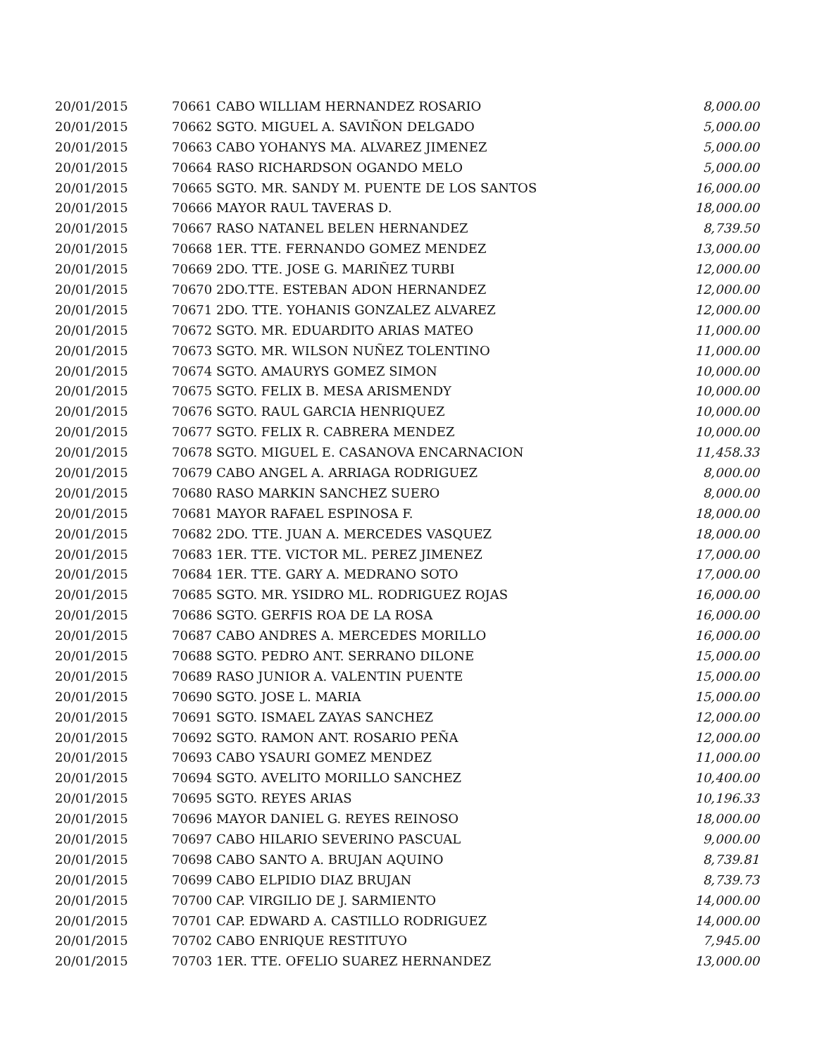| 20/01/2015 | 70661 CABO WILLIAM HERNANDEZ ROSARIO | 8,000.00 |
| 20/01/2015 | 70662 SGTO. MIGUEL A. SAVIÑON DELGADO | 5,000.00 |
| 20/01/2015 | 70663 CABO YOHANYS MA. ALVAREZ JIMENEZ | 5,000.00 |
| 20/01/2015 | 70664 RASO RICHARDSON OGANDO MELO | 5,000.00 |
| 20/01/2015 | 70665 SGTO. MR. SANDY M. PUENTE DE LOS SANTOS | 16,000.00 |
| 20/01/2015 | 70666 MAYOR RAUL TAVERAS D. | 18,000.00 |
| 20/01/2015 | 70667 RASO NATANEL BELEN HERNANDEZ | 8,739.50 |
| 20/01/2015 | 70668 1ER. TTE. FERNANDO GOMEZ MENDEZ | 13,000.00 |
| 20/01/2015 | 70669 2DO. TTE. JOSE G. MARIÑEZ TURBI | 12,000.00 |
| 20/01/2015 | 70670 2DO.TTE. ESTEBAN ADON HERNANDEZ | 12,000.00 |
| 20/01/2015 | 70671 2DO. TTE. YOHANIS GONZALEZ ALVAREZ | 12,000.00 |
| 20/01/2015 | 70672 SGTO. MR. EDUARDITO ARIAS MATEO | 11,000.00 |
| 20/01/2015 | 70673 SGTO. MR. WILSON NUÑEZ TOLENTINO | 11,000.00 |
| 20/01/2015 | 70674 SGTO. AMAURYS GOMEZ SIMON | 10,000.00 |
| 20/01/2015 | 70675 SGTO. FELIX B. MESA ARISMENDY | 10,000.00 |
| 20/01/2015 | 70676 SGTO. RAUL GARCIA HENRIQUEZ | 10,000.00 |
| 20/01/2015 | 70677 SGTO. FELIX R. CABRERA MENDEZ | 10,000.00 |
| 20/01/2015 | 70678 SGTO. MIGUEL E. CASANOVA ENCARNACION | 11,458.33 |
| 20/01/2015 | 70679 CABO ANGEL A. ARRIAGA RODRIGUEZ | 8,000.00 |
| 20/01/2015 | 70680 RASO MARKIN SANCHEZ SUERO | 8,000.00 |
| 20/01/2015 | 70681 MAYOR RAFAEL ESPINOSA F. | 18,000.00 |
| 20/01/2015 | 70682 2DO. TTE. JUAN A. MERCEDES VASQUEZ | 18,000.00 |
| 20/01/2015 | 70683 1ER. TTE. VICTOR ML. PEREZ JIMENEZ | 17,000.00 |
| 20/01/2015 | 70684 1ER. TTE. GARY A. MEDRANO SOTO | 17,000.00 |
| 20/01/2015 | 70685 SGTO. MR. YSIDRO ML. RODRIGUEZ ROJAS | 16,000.00 |
| 20/01/2015 | 70686 SGTO. GERFIS ROA DE LA ROSA | 16,000.00 |
| 20/01/2015 | 70687 CABO ANDRES A. MERCEDES MORILLO | 16,000.00 |
| 20/01/2015 | 70688 SGTO. PEDRO ANT. SERRANO DILONE | 15,000.00 |
| 20/01/2015 | 70689 RASO JUNIOR A. VALENTIN PUENTE | 15,000.00 |
| 20/01/2015 | 70690 SGTO. JOSE L. MARIA | 15,000.00 |
| 20/01/2015 | 70691 SGTO. ISMAEL ZAYAS SANCHEZ | 12,000.00 |
| 20/01/2015 | 70692 SGTO. RAMON ANT. ROSARIO PEÑA | 12,000.00 |
| 20/01/2015 | 70693 CABO YSAURI GOMEZ MENDEZ | 11,000.00 |
| 20/01/2015 | 70694 SGTO. AVELITO MORILLO SANCHEZ | 10,400.00 |
| 20/01/2015 | 70695 SGTO. REYES ARIAS | 10,196.33 |
| 20/01/2015 | 70696 MAYOR DANIEL G. REYES REINOSO | 18,000.00 |
| 20/01/2015 | 70697 CABO HILARIO SEVERINO PASCUAL | 9,000.00 |
| 20/01/2015 | 70698 CABO SANTO A. BRUJAN AQUINO | 8,739.81 |
| 20/01/2015 | 70699 CABO ELPIDIO DIAZ BRUJAN | 8,739.73 |
| 20/01/2015 | 70700 CAP. VIRGILIO DE J. SARMIENTO | 14,000.00 |
| 20/01/2015 | 70701 CAP. EDWARD A. CASTILLO RODRIGUEZ | 14,000.00 |
| 20/01/2015 | 70702 CABO ENRIQUE RESTITUYO | 7,945.00 |
| 20/01/2015 | 70703 1ER. TTE. OFELIO SUAREZ HERNANDEZ | 13,000.00 |